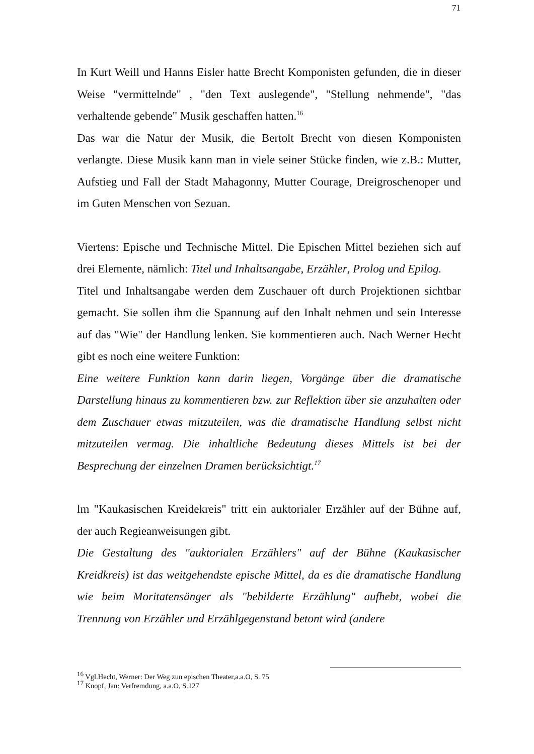71
In Kurt Weill und Hanns Eisler hatte Brecht Komponisten gefunden, die in dieser Weise "vermittelnde" , "den Text auslegende", "Stellung nehmende", "das verhaltende gebende" Musik geschaffen hatten.<sup>16</sup>
Das war die Natur der Musik, die Bertolt Brecht von diesen Komponisten verlangte. Diese Musik kann man in viele seiner Stücke finden, wie z.B.: Mutter, Aufstieg und Fall der Stadt Mahagonny, Mutter Courage, Dreigroschenoper und im Guten Menschen von Sezuan.
Viertens: Epische und Technische Mittel. Die Epischen Mittel beziehen sich auf drei Elemente, nämlich: Titel und Inhaltsangabe, Erzähler, Prolog und Epilog.
Titel und Inhaltsangabe werden dem Zuschauer oft durch Projektionen sichtbar gemacht. Sie sollen ihm die Spannung auf den Inhalt nehmen und sein Interesse auf das "Wie" der Handlung lenken. Sie kommentieren auch. Nach Werner Hecht gibt es noch eine weitere Funktion:
Eine weitere Funktion kann darin liegen, Vorgänge über die dramatische Darstellung hinaus zu kommentieren bzw. zur Reflektion über sie anzuhalten oder dem Zuschauer etwas mitzuteilen, was die dramatische Handlung selbst nicht mitzuteilen vermag. Die inhaltliche Bedeutung dieses Mittels ist bei der Besprechung der einzelnen Dramen berücksichtigt.<sup>17</sup>
lm "Kaukasischen Kreidekreis" tritt ein auktorialer Erzähler auf der Bühne auf, der auch Regieanweisungen gibt.
Die Gestaltung des "auktorialen Erzählers" auf der Bühne (Kaukasischer Kreidkreis) ist das weitgehendste epische Mittel, da es die dramatische Handlung wie beim Moritatensänger als "bebilderte Erzählung" aufhebt, wobei die Trennung von Erzähler und Erzählgegenstand betont wird (andere
<sup>16</sup> Vgl.Hecht, Werner: Der Weg zun epischen Theater,a.a.O, S. 75
<sup>17</sup> Knopf, Jan: Verfremdung, a.a.O, S.127